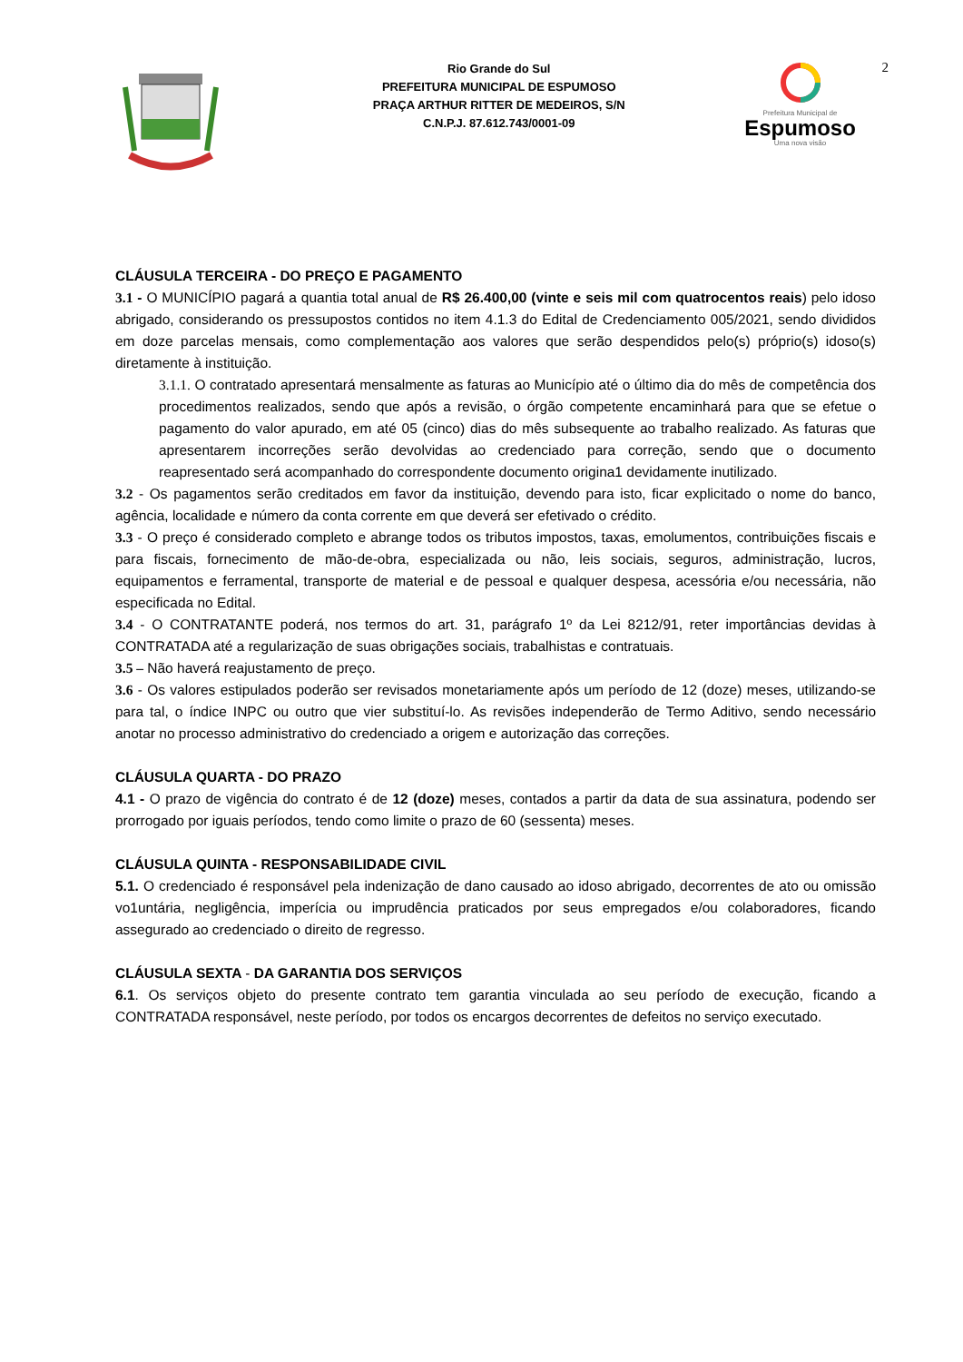Rio Grande do Sul
PREFEITURA MUNICIPAL DE ESPUMOSO
PRAÇA ARTHUR RITTER DE MEDEIROS, S/N
C.N.P.J. 87.612.743/0001-09
Prefeitura Municipal de
Espumoso
Uma nova visão
2
CLÁUSULA TERCEIRA - DO PREÇO E PAGAMENTO
3.1 - O MUNICÍPIO pagará a quantia total anual de R$ 26.400,00 (vinte e seis mil com quatrocentos reais) pelo idoso abrigado, considerando os pressupostos contidos no item 4.1.3 do Edital de Credenciamento 005/2021, sendo divididos em doze parcelas mensais, como complementação aos valores que serão despendidos pelo(s) próprio(s) idoso(s) diretamente à instituição.
3.1.1. O contratado apresentará mensalmente as faturas ao Município até o último dia do mês de competência dos procedimentos realizados, sendo que após a revisão, o órgão competente encaminhará para que se efetue o pagamento do valor apurado, em até 05 (cinco) dias do mês subsequente ao trabalho realizado. As faturas que apresentarem incorreções serão devolvidas ao credenciado para correção, sendo que o documento reapresentado será acompanhado do correspondente documento origina1 devidamente inutilizado.
3.2 - Os pagamentos serão creditados em favor da instituição, devendo para isto, ficar explicitado o nome do banco, agência, localidade e número da conta corrente em que deverá ser efetivado o crédito.
3.3 - O preço é considerado completo e abrange todos os tributos impostos, taxas, emolumentos, contribuições fiscais e para fiscais, fornecimento de mão-de-obra, especializada ou não, leis sociais, seguros, administração, lucros, equipamentos e ferramental, transporte de material e de pessoal e qualquer despesa, acessória e/ou necessária, não especificada no Edital.
3.4 - O CONTRATANTE poderá, nos termos do art. 31, parágrafo 1º da Lei 8212/91, reter importâncias devidas à CONTRATADA até a regularização de suas obrigações sociais, trabalhistas e contratuais.
3.5 – Não haverá reajustamento de preço.
3.6 - Os valores estipulados poderão ser revisados monetariamente após um período de 12 (doze) meses, utilizando-se para tal, o índice INPC ou outro que vier substituí-lo. As revisões independerão de Termo Aditivo, sendo necessário anotar no processo administrativo do credenciado a origem e autorização das correções.
CLÁUSULA QUARTA - DO PRAZO
4.1 - O prazo de vigência do contrato é de 12 (doze) meses, contados a partir da data de sua assinatura, podendo ser prorrogado por iguais períodos, tendo como limite o prazo de 60 (sessenta) meses.
CLÁUSULA QUINTA - RESPONSABILIDADE CIVIL
5.1. O credenciado é responsável pela indenização de dano causado ao idoso abrigado, decorrentes de ato ou omissão vo1untária, negligência, imperícia ou imprudência praticados por seus empregados e/ou colaboradores, ficando assegurado ao credenciado o direito de regresso.
CLÁUSULA SEXTA - DA GARANTIA DOS SERVIÇOS
6.1. Os serviços objeto do presente contrato tem garantia vinculada ao seu período de execução, ficando a CONTRATADA responsável, neste período, por todos os encargos decorrentes de defeitos no serviço executado.